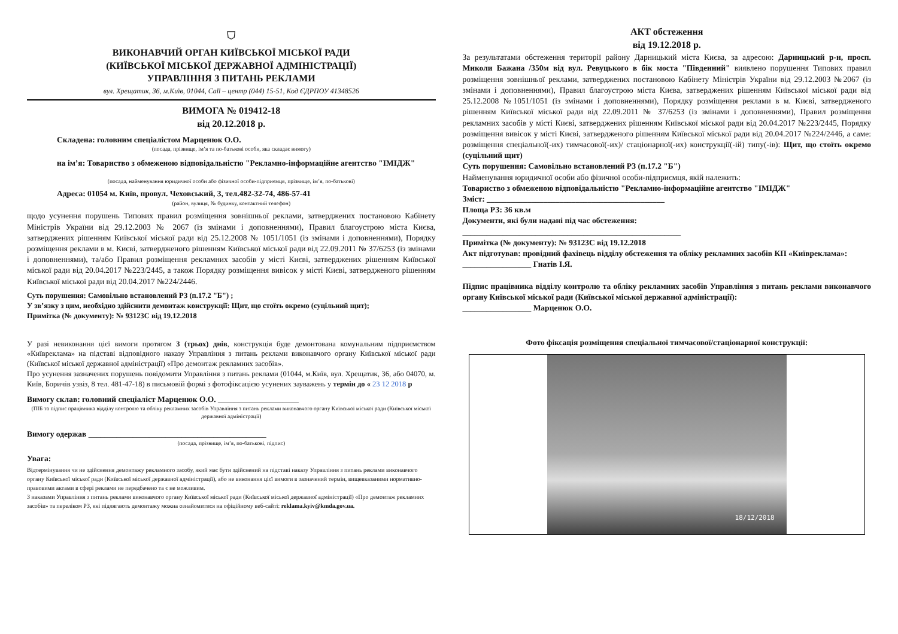⛉
ВИКОНАВЧИЙ ОРГАН КИЇВСЬКОЇ МІСЬКОЇ РАДИ
(КИЇВСЬКОЇ МІСЬКОЇ ДЕРЖАВНОЇ АДМІНІСТРАЦІЇ)
УПРАВЛІННЯ З ПИТАНЬ РЕКЛАМИ
вул. Хрещатик, 36, м.Київ, 01044, Call – центр (044) 15-51, Код ЄДРПОУ 41348526
ВИМОГА № 019412-18
від 20.12.2018 р.
Складена: головним спеціалістом Марценюк О.О.
(посада, прізвище, ім’я та по-батькові особи, яка складає вимогу)
на ім’я: Товариство з обмеженою відповідальністю "Рекламно-інформаційне агентство "ІМІДЖ"
(посада, найменування юридичної особи або фізичної особи-підприємця, прізвище, ім’я, по-батькові)
Адреса: 01054 м. Київ, провул. Чеховський, 3, тел.482-32-74, 486-57-41
(район, вулиця, № будинку, контактний телефон)
щодо усунення порушень Типових правил розміщення зовнішньої реклами, затверджених постановою Кабінету Міністрів України від 29.12.2003 № 2067 (із змінами і доповненнями), Правил благоустрою міста Києва, затверджених рішенням Київської міської ради від 25.12.2008 № 1051/1051 (із змінами і доповненнями), Порядку розміщення реклами в м. Києві, затвердженого рішенням Київської міської ради від 22.09.2011 № 37/6253 (із змінами і доповненнями), та/або Правил розміщення рекламних засобів у місті Києві, затверджених рішенням Київської міської ради від 20.04.2017 №223/2445, а також Порядку розміщення вивісок у місті Києві, затвердженого рішенням Київської міської ради від 20.04.2017 №224/2446.
Суть порушення: Самовільно встановлений РЗ (п.17.2 "Б") ;
У зв’язку з цим, необхідно здійснити демонтаж конструкції: Щит, що стоїть окремо (суцільний щит);
Примітка (№ документу): № 93123С від 19.12.2018
У разі невиконання цієї вимоги протягом 3 (трьох) днів, конструкція буде демонтована комунальним підприємством «Київреклама» на підставі відповідного наказу Управління з питань реклами виконавчого органу Київської міської ради (Київської міської державної адміністрації) «Про демонтаж рекламних засобів».
Про усунення зазначених порушень повідомити Управління з питань реклами (01044, м.Київ, вул. Хрещатик, 36, або 04070, м. Київ, Боричів узвіз, 8 тел. 481-47-18) в письмовій формі з фотофіксацією усунених зауважень у термін до « 23 12 2018 р
Вимогу склав: головний спеціаліст Марценюк О.О. ____________________
(ПІБ та підпис працівника відділу контролю та обліку рекламних засобів Управління з питань реклами виконавчого органу Київської міської ради (Київської міської державної адміністрації)
Вимогу одержав ____________________________________________
(посада, прізвище, ім’я, по-батькові, підпис)
Увага:
Відтермінування чи не здійснення демонтажу рекламного засобу, який має бути здійснений на підставі наказу Управління з питань реклами виконавчого органу Київської міської ради (Київської міської державної адміністрації), або не виконання цієї вимоги в зазначений термін, вищевказаними нормативно-правовими актами в сфері реклами не передбачено та є не можливим.
З наказами Управління з питань реклами виконавчого органу Київської міської ради (Київської міської державної адміністрації) «Про демонтаж рекламних засобів» та переліком РЗ, які підлягають демонтажу можна ознайомитися на офіційному веб-сайті: reklama.kyiv@kmda.gov.ua.
АКТ обстеження
від 19.12.2018 р.
За результатами обстеження території району Дарницький міста Києва, за адресою: Дарницький р-н, просп. Миколи Бажана /350м від вул. Ревуцького в бік моста "Південний" виявлено порушення Типових правил розміщення зовнішньої реклами, затверджених постановою Кабінету Міністрів України від 29.12.2003 №2067 (із змінами і доповненнями), Правил благоустрою міста Києва, затверджених рішенням Київської міської ради від 25.12.2008 №1051/1051 (із змінами і доповненнями), Порядку розміщення реклами в м. Києві, затвердженого рішенням Київської міської ради від 22.09.2011 № 37/6253 (із змінами і доповненнями), Правил розміщення рекламних засобів у місті Києві, затверджених рішенням Київської міської ради від 20.04.2017 №223/2445, Порядку розміщення вивісок у місті Києві, затвердженого рішенням Київської міської ради від 20.04.2017 №224/2446, а саме: розміщення спеціальної(-их) тимчасової(-их)/ стаціонарної(-их) конструкції(-ій) типу(-ів): Щит, що стоїть окремо (суцільний щит)
Суть порушення: Самовільно встановлений РЗ (п.17.2 "Б")
Найменування юридичної особи або фізичної особи-підприємця, якій належить:
Товариство з обмеженою відповідальністю "Рекламно-інформаційне агентство "ІМІДЖ"
Зміст: ____________________________________________
Площа РЗ: 36 кв.м
Документи, які були надані під час обстеження:
______________________________________________________
Примітка (№ документу): № 93123С від 19.12.2018
Акт підготував: провідний фахівець відділу обстеження та обліку рекламних засобів КП «Київреклама»:
_________________ Гнатів І.Я.
Підпис працівника відділу контролю та обліку рекламних засобів Управління з питань реклами виконавчого органу Київської міської ради (Київської міської державної адміністрації):
_________________ Марценюк О.О.
Фото фіксація розміщення спеціальної тимчасової/стаціонарної конструкції:
18/12/2018